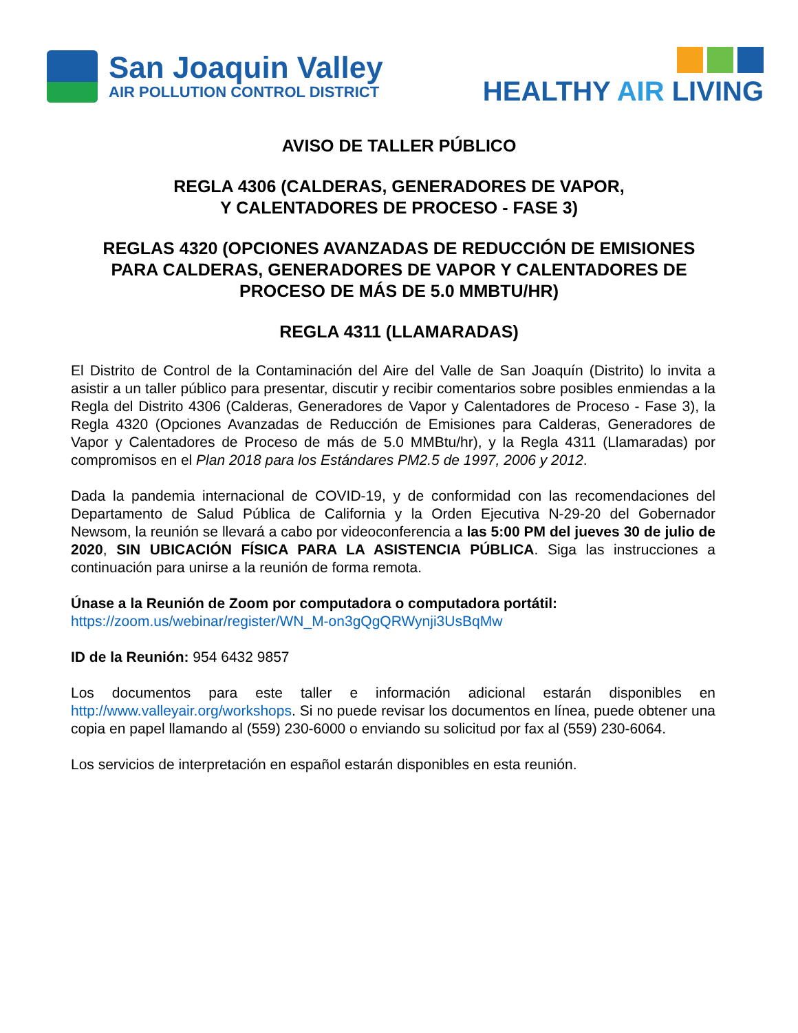San Joaquin Valley
AIR POLLUTION CONTROL DISTRICT
HEALTHY AIR LIVING
AVISO DE TALLER PÚBLICO
REGLA 4306 (CALDERAS, GENERADORES DE VAPOR,
Y CALENTADORES DE PROCESO - FASE 3)
REGLAS 4320 (OPCIONES AVANZADAS DE REDUCCIÓN DE EMISIONES
PARA CALDERAS, GENERADORES DE VAPOR Y CALENTADORES DE
PROCESO DE MÁS DE 5.0 MMBTU/HR)
REGLA 4311 (LLAMARADAS)
El Distrito de Control de la Contaminación del Aire del Valle de San Joaquín (Distrito) lo invita a asistir a un taller público para presentar, discutir y recibir comentarios sobre posibles enmiendas a la Regla del Distrito 4306 (Calderas, Generadores de Vapor y Calentadores de Proceso - Fase 3), la Regla 4320 (Opciones Avanzadas de Reducción de Emisiones para Calderas, Generadores de Vapor y Calentadores de Proceso de más de 5.0 MMBtu/hr), y la Regla 4311 (Llamaradas) por compromisos en el Plan 2018 para los Estándares PM2.5 de 1997, 2006 y 2012.
Dada la pandemia internacional de COVID-19, y de conformidad con las recomendaciones del Departamento de Salud Pública de California y la Orden Ejecutiva N-29-20 del Gobernador Newsom, la reunión se llevará a cabo por videoconferencia a las 5:00 PM del jueves 30 de julio de 2020, SIN UBICACIÓN FÍSICA PARA LA ASISTENCIA PÚBLICA. Siga las instrucciones a continuación para unirse a la reunión de forma remota.
Únase a la Reunión de Zoom por computadora o computadora portátil:
https://zoom.us/webinar/register/WN_M-on3gQgQRWynji3UsBqMw
ID de la Reunión: 954 6432 9857
Los documentos para este taller e información adicional estarán disponibles en http://www.valleyair.org/workshops. Si no puede revisar los documentos en línea, puede obtener una copia en papel llamando al (559) 230-6000 o enviando su solicitud por fax al (559) 230-6064.
Los servicios de interpretación en español estarán disponibles en esta reunión.